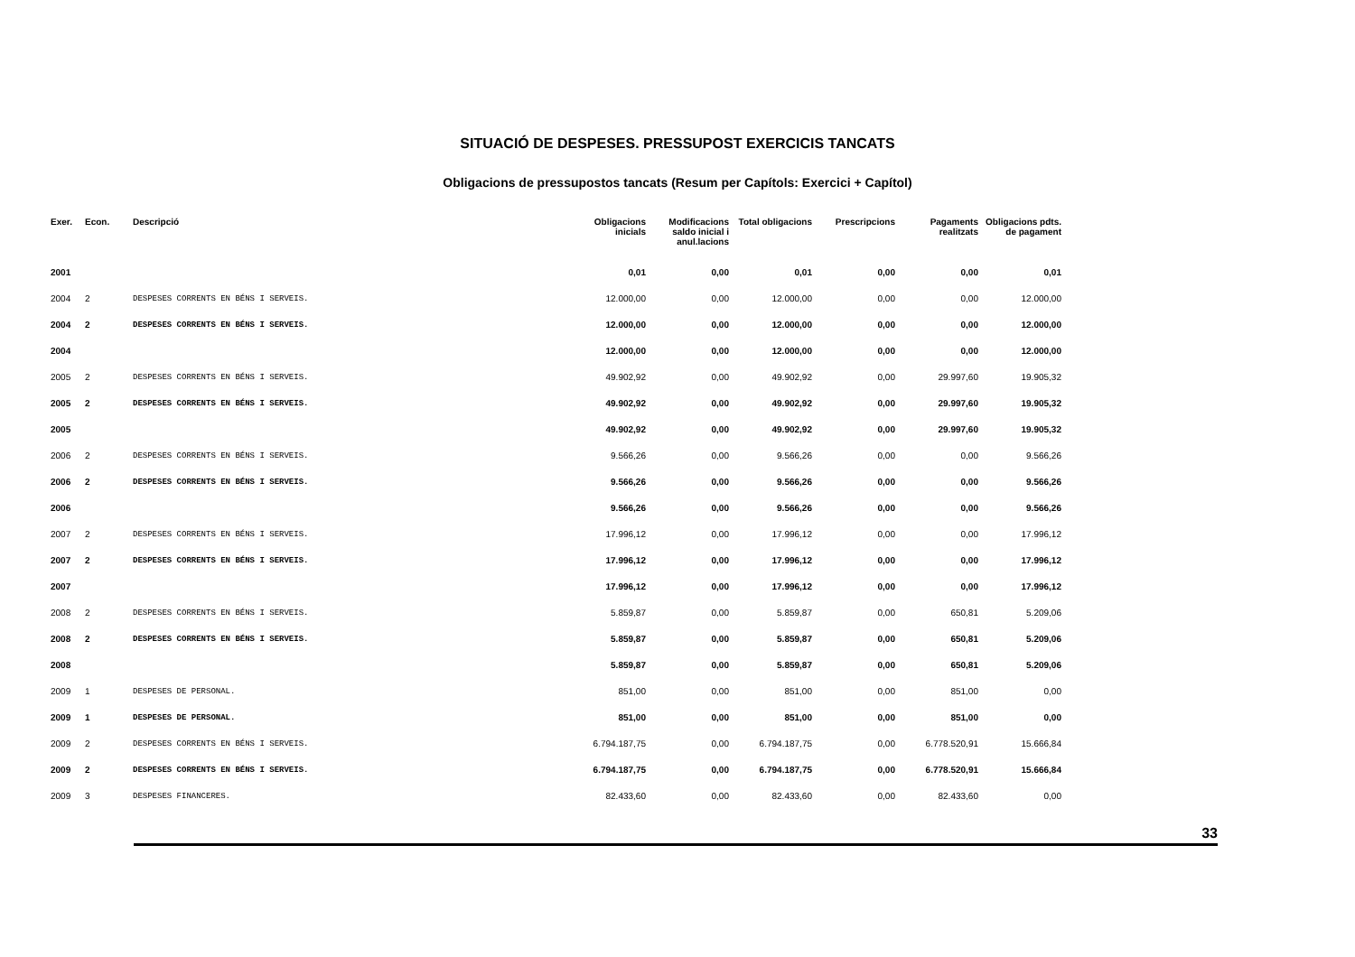SITUACIÓ DE DESPESES. PRESSUPOST EXERCICIS TANCATS
Obligacions de pressupostos tancats (Resum per Capítols: Exercici + Capítol)
| Exer. | Econ. | Descripció | Obligacions inicials | Modificacions saldo inicial i anul.lacions | Total obligacions | Prescripcions | Pagaments realitzats | Obligacions pdts. de pagament |
| --- | --- | --- | --- | --- | --- | --- | --- | --- |
| 2001 | | | 0,01 | 0,00 | 0,01 | 0,00 | 0,00 | 0,01 |
| 2004 | 2 | DESPESES CORRENTS EN BÉNS I SERVEIS. | 12.000,00 | 0,00 | 12.000,00 | 0,00 | 0,00 | 12.000,00 |
| 2004 | 2 | DESPESES CORRENTS EN BÉNS I SERVEIS. | 12.000,00 | 0,00 | 12.000,00 | 0,00 | 0,00 | 12.000,00 |
| 2004 | | | 12.000,00 | 0,00 | 12.000,00 | 0,00 | 0,00 | 12.000,00 |
| 2005 | 2 | DESPESES CORRENTS EN BÉNS I SERVEIS. | 49.902,92 | 0,00 | 49.902,92 | 0,00 | 29.997,60 | 19.905,32 |
| 2005 | 2 | DESPESES CORRENTS EN BÉNS I SERVEIS. | 49.902,92 | 0,00 | 49.902,92 | 0,00 | 29.997,60 | 19.905,32 |
| 2005 | | | 49.902,92 | 0,00 | 49.902,92 | 0,00 | 29.997,60 | 19.905,32 |
| 2006 | 2 | DESPESES CORRENTS EN BÉNS I SERVEIS. | 9.566,26 | 0,00 | 9.566,26 | 0,00 | 0,00 | 9.566,26 |
| 2006 | 2 | DESPESES CORRENTS EN BÉNS I SERVEIS. | 9.566,26 | 0,00 | 9.566,26 | 0,00 | 0,00 | 9.566,26 |
| 2006 | | | 9.566,26 | 0,00 | 9.566,26 | 0,00 | 0,00 | 9.566,26 |
| 2007 | 2 | DESPESES CORRENTS EN BÉNS I SERVEIS. | 17.996,12 | 0,00 | 17.996,12 | 0,00 | 0,00 | 17.996,12 |
| 2007 | 2 | DESPESES CORRENTS EN BÉNS I SERVEIS. | 17.996,12 | 0,00 | 17.996,12 | 0,00 | 0,00 | 17.996,12 |
| 2007 | | | 17.996,12 | 0,00 | 17.996,12 | 0,00 | 0,00 | 17.996,12 |
| 2008 | 2 | DESPESES CORRENTS EN BÉNS I SERVEIS. | 5.859,87 | 0,00 | 5.859,87 | 0,00 | 650,81 | 5.209,06 |
| 2008 | 2 | DESPESES CORRENTS EN BÉNS I SERVEIS. | 5.859,87 | 0,00 | 5.859,87 | 0,00 | 650,81 | 5.209,06 |
| 2008 | | | 5.859,87 | 0,00 | 5.859,87 | 0,00 | 650,81 | 5.209,06 |
| 2009 | 1 | DESPESES DE PERSONAL. | 851,00 | 0,00 | 851,00 | 0,00 | 851,00 | 0,00 |
| 2009 | 1 | DESPESES DE PERSONAL. | 851,00 | 0,00 | 851,00 | 0,00 | 851,00 | 0,00 |
| 2009 | 2 | DESPESES CORRENTS EN BÉNS I SERVEIS. | 6.794.187,75 | 0,00 | 6.794.187,75 | 0,00 | 6.778.520,91 | 15.666,84 |
| 2009 | 2 | DESPESES CORRENTS EN BÉNS I SERVEIS. | 6.794.187,75 | 0,00 | 6.794.187,75 | 0,00 | 6.778.520,91 | 15.666,84 |
| 2009 | 3 | DESPESES FINANCERES. | 82.433,60 | 0,00 | 82.433,60 | 0,00 | 82.433,60 | 0,00 |
33